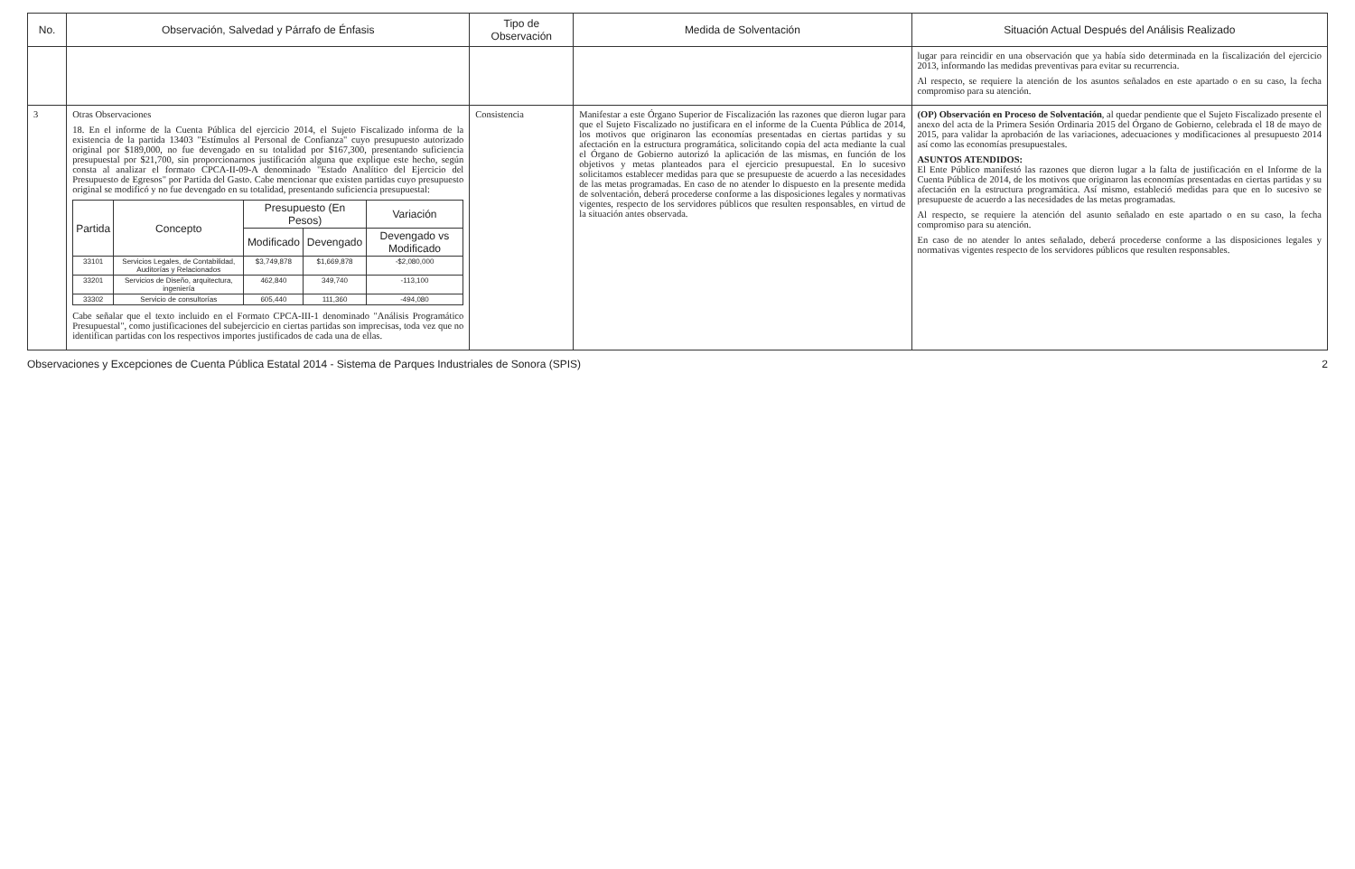| No. | Observación, Salvedad y Párrafo de Énfasis | Tipo de Observación | Medida de Solventación | Situación Actual Después del Análisis Realizado |
| --- | --- | --- | --- | --- |
| | | | | lugar para reincidir en una observación que ya había sido determinada en la fiscalización del ejercicio 2013, informando las medidas preventivas para evitar su recurrencia. Al respecto, se requiere la atención de los asuntos señalados en este apartado o en su caso, la fecha compromiso para su atención. |
| 3 | Otras Observaciones 18. En el informe de la Cuenta Pública del ejercicio 2014, el Sujeto Fiscalizado informa de la existencia de la partida 13403 "Estímulos al Personal de Confianza" cuyo presupuesto autorizado original por $189,000, no fue devengado en su totalidad por $167,300, presentando suficiencia presupuestal por $21,700, sin proporcionarnos justificación alguna que explique este hecho, según consta al analizar el formato CPCA-II-09-A denominado "Estado Analítico del Ejercicio del Presupuesto de Egresos" por Partida del Gasto. Cabe mencionar que existen partidas cuyo presupuesto original se modificó y no fue devengado en su totalidad, presentando suficiencia presupuestal: / Partida / Concepto / Presupuesto (En Pesos) / / Variación / / --- / --- / --- / --- / --- / / / / Modificado / Devengado / Devengado vs Modificado / / 33101 / Servicios Legales, de Contabilidad, Auditorías y Relacionados / $3,749,878 / $1,669,878 / -$2,080,000 / / 33201 / Servicios de Diseño, arquitectura, ingeniería / 462,840 / 349,740 / -113,100 / / 33302 / Servicio de consultorías / 605,440 / 111,360 / -494,080 / Cabe señalar que el texto incluido en el Formato CPCA-III-1 denominado "Análisis Programático Presupuestal", como justificaciones del subejercicio en ciertas partidas son imprecisas, toda vez que no identifican partidas con los respectivos importes justificados de cada una de ellas. | Consistencia | Manifestar a este Órgano Superior de Fiscalización las razones que dieron lugar para que el Sujeto Fiscalizado no justificara en el informe de la Cuenta Pública de 2014, los motivos que originaron las economías presentadas en ciertas partidas y su afectación en la estructura programática, solicitando copia del acta mediante la cual el Órgano de Gobierno autorizó la aplicación de las mismas, en función de los objetivos y metas planteados para el ejercicio presupuestal. En lo sucesivo solicitamos establecer medidas para que se presupueste de acuerdo a las necesidades de las metas programadas. En caso de no atender lo dispuesto en la presente medida de solventación, deberá procederse conforme a las disposiciones legales y normativas vigentes, respecto de los servidores públicos que resulten responsables, en virtud de la situación antes observada. | (OP) Observación en Proceso de Solventación , al quedar pendiente que el Sujeto Fiscalizado presente el anexo del acta de la Primera Sesión Ordinaria 2015 del Órgano de Gobierno, celebrada el 18 de mayo de 2015, para validar la aprobación de las variaciones, adecuaciones y modificaciones al presupuesto 2014 así como las economías presupuestales. ASUNTOS ATENDIDOS: El Ente Público manifestó las razones que dieron lugar a la falta de justificación en el Informe de la Cuenta Pública de 2014, de los motivos que originaron las economías presentadas en ciertas partidas y su afectación en la estructura programática. Así mismo, estableció medidas para que en lo sucesivo se presupueste de acuerdo a las necesidades de las metas programadas. Al respecto, se requiere la atención del asunto señalado en este apartado o en su caso, la fecha compromiso para su atención. En caso de no atender lo antes señalado, deberá procederse conforme a las disposiciones legales y normativas vigentes respecto de los servidores públicos que resulten responsables. |
Observaciones y Excepciones de Cuenta Pública Estatal 2014 - Sistema de Parques Industriales de Sonora (SPIS) 2